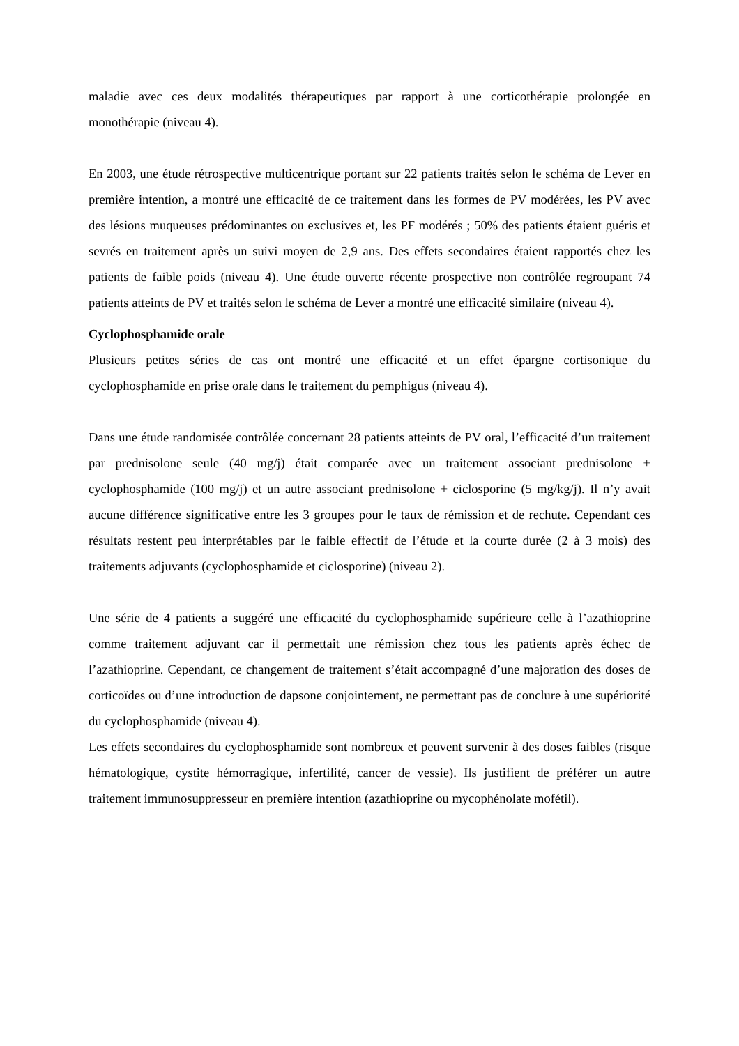maladie avec ces deux modalités thérapeutiques par rapport à une corticothérapie prolongée en monothérapie (niveau 4).
En 2003, une étude rétrospective multicentrique portant sur 22 patients traités selon le schéma de Lever en première intention, a montré une efficacité de ce traitement dans les formes de PV modérées, les PV avec des lésions muqueuses prédominantes ou exclusives et, les PF modérés ; 50% des patients étaient guéris et sevrés en traitement après un suivi moyen de 2,9 ans. Des effets secondaires étaient rapportés chez les patients de faible poids (niveau 4). Une étude ouverte récente prospective non contrôlée regroupant 74 patients atteints de PV et traités selon le schéma de Lever a montré une efficacité similaire (niveau 4).
Cyclophosphamide orale
Plusieurs petites séries de cas ont montré une efficacité et un effet épargne cortisonique du cyclophosphamide en prise orale dans le traitement du pemphigus (niveau 4).
Dans une étude randomisée contrôlée concernant 28 patients atteints de PV oral, l’efficacité d’un traitement par prednisolone seule (40 mg/j) était comparée avec un traitement associant prednisolone + cyclophosphamide (100 mg/j) et un autre associant prednisolone + ciclosporine (5 mg/kg/j). Il n’y avait aucune différence significative entre les 3 groupes pour le taux de rémission et de rechute. Cependant ces résultats restent peu interprétables par le faible effectif de l’étude et la courte durée (2 à 3 mois) des traitements adjuvants (cyclophosphamide et ciclosporine) (niveau 2).
Une série de 4 patients a suggéré une efficacité du cyclophosphamide supérieure celle à l’azathioprine comme traitement adjuvant car il permettait une rémission chez tous les patients après échec de l’azathioprine. Cependant, ce changement de traitement s’était accompagné d’une majoration des doses de corticoïdes ou d’une introduction de dapsone conjointement, ne permettant pas de conclure à une supériorité du cyclophosphamide (niveau 4).
Les effets secondaires du cyclophosphamide sont nombreux et peuvent survenir à des doses faibles (risque hématologique, cystite hémorragique, infertilité, cancer de vessie). Ils justifient de préférer un autre traitement immunosuppresseur en première intention (azathioprine ou mycophénolate mofétil).